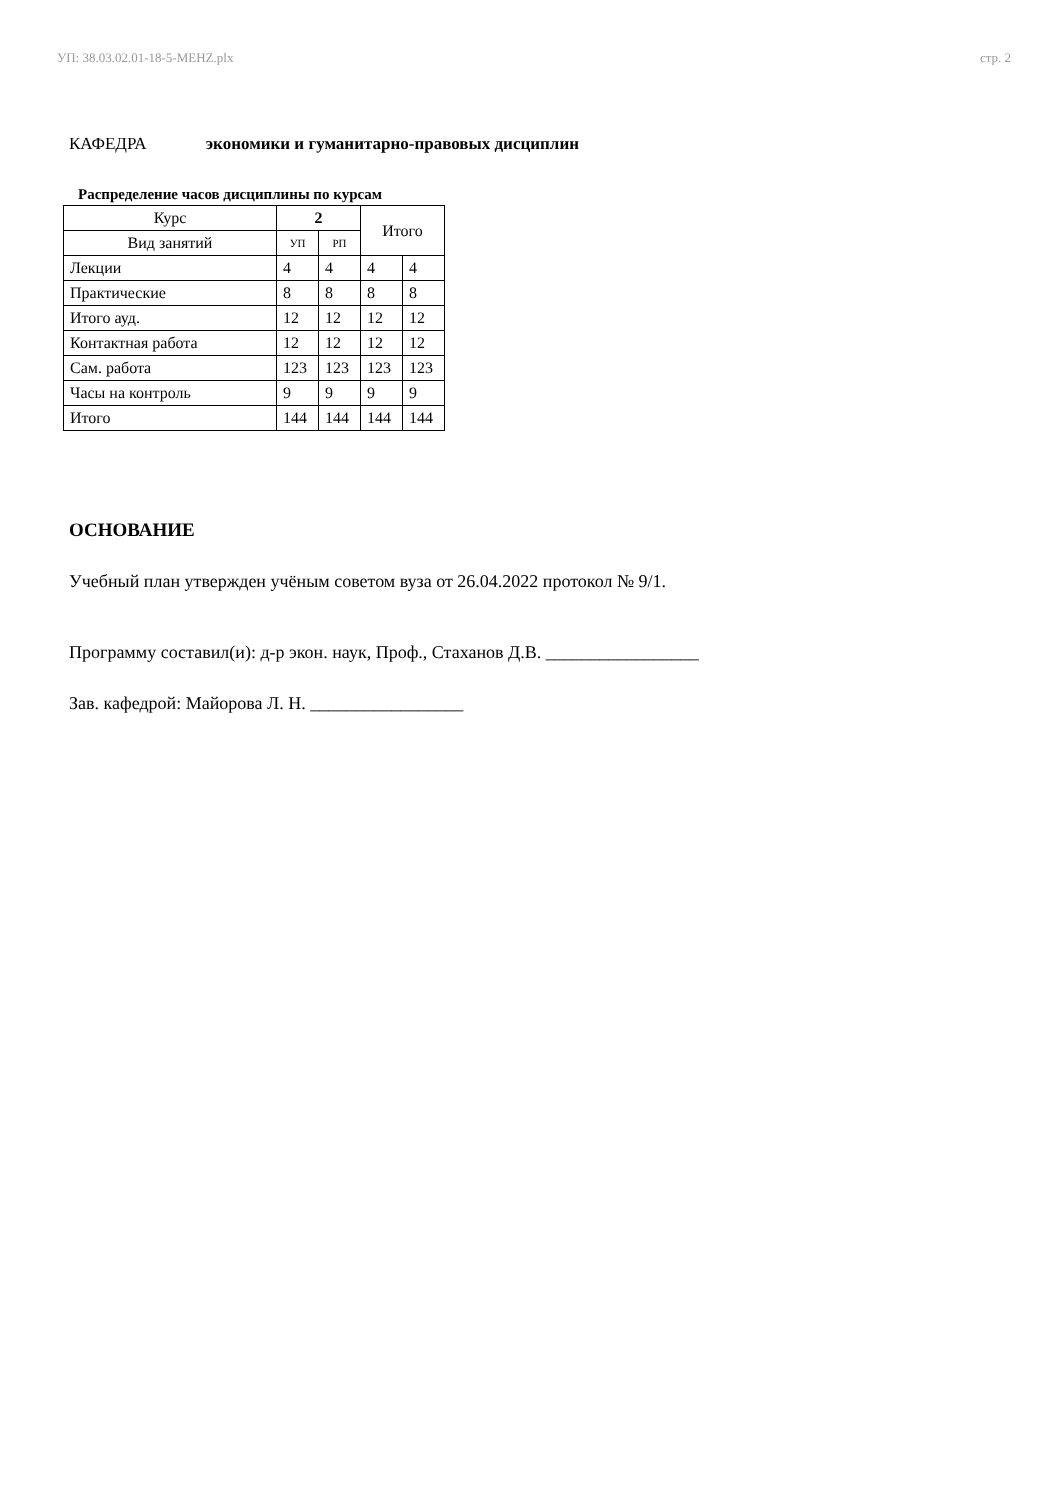УП: 38.03.02.01-18-5-MEHZ.plx стр. 2
КАФЕДРА экономики и гуманитарно-правовых дисциплин
Распределение часов дисциплины по курсам
| Курс | 2 | | Итого | |
| Вид занятий | УП | РП | | |
| Лекции | 4 | 4 | 4 | 4 |
| Практические | 8 | 8 | 8 | 8 |
| Итого ауд. | 12 | 12 | 12 | 12 |
| Контактная работа | 12 | 12 | 12 | 12 |
| Сам. работа | 123 | 123 | 123 | 123 |
| Часы на контроль | 9 | 9 | 9 | 9 |
| Итого | 144 | 144 | 144 | 144 |
ОСНОВАНИЕ
Учебный план утвержден учёным советом вуза от 26.04.2022 протокол № 9/1.
Программу составил(и): д-р экон. наук, Проф., Стаханов Д.В. _________________
Зав. кафедрой: Майорова Л. Н. _________________